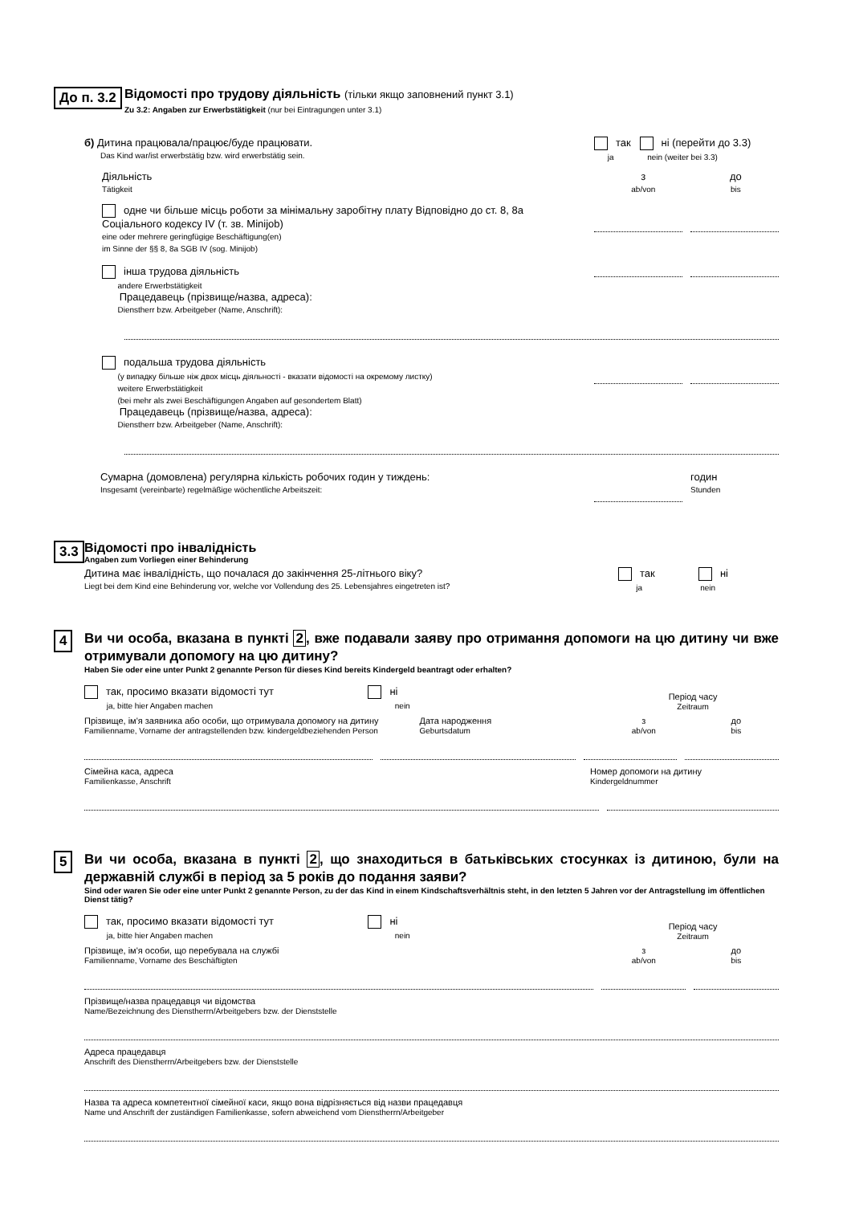До п. 3.2
Відомості про трудову діяльність (тільки якщо заповнений пункт 3.1)
Zu 3.2: Angaben zur Erwerbstätigkeit (nur bei Eintragungen unter 3.1)
б) Дитина працювала/працює/буде працювати.
Das Kind war/ist erwerbstätig bzw. wird erwerbstätig sein.
так ні (перейти до 3.3)
ja nein (weiter bei 3.3)
Діяльність
Tätigkeit
з
ab/von до
bis
одне чи більше місць роботи за мінімальну заробітну плату Відповідно до ст. 8, 8a Соціального кодексу IV (т. зв. Minijob)
eine oder mehrere geringfügige Beschäftigung(en)
im Sinne der §§ 8, 8a SGB IV (sog. Minijob)
інша трудова діяльність
andere Erwerbstätigkeit
Працедавець (прізвище/назва, адреса):
Dienstherr bzw. Arbeitgeber (Name, Anschrift):
подальша трудова діяльність
(у випадку більше ніж двох місць діяльності - вказати відомості на окремому листку)
weitere Erwerbstätigkeit
(bei mehr als zwei Beschäftigungen Angaben auf gesondertem Blatt)
Працедавець (прізвище/назва, адреса):
Dienstherr bzw. Arbeitgeber (Name, Anschrift):
Сумарна (домовлена) регулярна кількість робочих годин у тиждень:
Insgesamt (vereinbarte) regelmäßige wöchentliche Arbeitszeit:
годин
Stunden
3.3
Відомості про інвалідність
Angaben zum Vorliegen einer Behinderung
Дитина має інвалідність, що почалася до закінчення 25-літнього віку?
Liegt bei dem Kind eine Behinderung vor, welche vor Vollendung des 25. Lebensjahres eingetreten ist?
так ні
ja nein
4
Ви чи особа, вказана в пункті 2, вже подавали заяву про отримання допомоги на цю дитину чи вже отримували допомогу на цю дитину?
Haben Sie oder eine unter Punkt 2 genannte Person für dieses Kind bereits Kindergeld beantragt oder erhalten?
так, просимо вказати відомості тут
ja, bitte hier Angaben machen
ні
nein
Період часу
Zeitraum
Прізвище, ім'я заявника або особи, що отримувала допомогу на дитину
Familienname, Vorname der antragstellenden bzw. kindergeldbeziehenden Person
Дата народження
Geburtsdatum
з
ab/von до
bis
Сімейна каса, адреса
Familienkasse, Anschrift
Номер допомоги на дитину
Kindergeldnummer
5
Ви чи особа, вказана в пункті 2, що знаходиться в батьківських стосунках із дитиною, були на державній службі в період за 5 років до подання заяви?
Sind oder waren Sie oder eine unter Punkt 2 genannte Person, zu der das Kind in einem Kindschaftsverhältnis steht, in den letzten 5 Jahren vor der Antragstellung im öffentlichen Dienst tätig?
так, просимо вказати відомості тут
ja, bitte hier Angaben machen
ні
nein
Період часу
Zeitraum
Прізвище, ім'я особи, що перебувала на службі
Familienname, Vorname des Beschäftigten
з
ab/von до
bis
Прізвище/назва працедавця чи відомства
Name/Bezeichnung des Dienstherrn/Arbeitgebers bzw. der Dienststelle
Адреса працедавця
Anschrift des Dienstherrn/Arbeitgebers bzw. der Dienststelle
Назва та адреса компетентної сімейної каси, якщо вона відрізняється від назви працедавця
Name und Anschrift der zuständigen Familienkasse, sofern abweichend vom Dienstherrn/Arbeitgeber